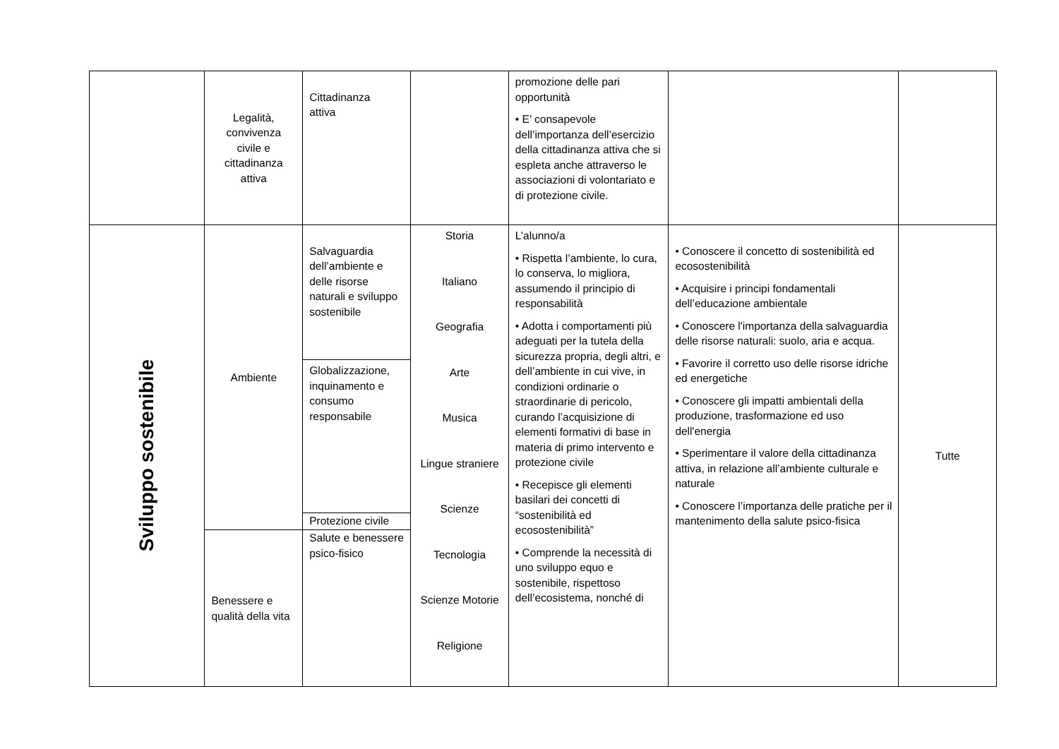| | Legalità, convivenza civile e cittadinanza attiva | Cittadinanza attiva | | promozione delle pari opportunità • E’ consapevole dell’importanza dell’esercizio della cittadinanza attiva che si espleta anche attraverso le associazioni di volontariato e di protezione civile. | | |
| Sviluppo sostenibile | Ambiente | Salvaguardia dell’ambiente e delle risorse naturali e sviluppo sostenibile | Storia Italiano Geografia Arte Musica Lingue straniere Scienze Tecnologia Scienze Motorie Religione | L’alunno/a • Rispetta l’ambiente, lo cura, lo conserva, lo migliora, assumendo il principio di responsabilità • Adotta i comportamenti più adeguati per la tutela della sicurezza propria, degli altri, e dell’ambiente in cui vive, in condizioni ordinarie o straordinarie di pericolo, curando l’acquisizione di elementi formativi di base in materia di primo intervento e protezione civile • Recepisce gli elementi basilari dei concetti di “sostenibilità ed ecosostenibilità” • Comprende la necessità di uno sviluppo equo e sostenibile, rispettoso dell’ecosistema, nonché di | • Conoscere il concetto di sostenibilità ed ecosostenibilità • Acquisire i principi fondamentali dell’educazione ambientale • Conoscere l'importanza della salvaguardia delle risorse naturali: suolo, aria e acqua. • Favorire il corretto uso delle risorse idriche ed energetiche • Conoscere gli impatti ambientali della produzione, trasformazione ed uso dell'energia • Sperimentare il valore della cittadinanza attiva, in relazione all’ambiente culturale e naturale • Conoscere l’importanza delle pratiche per il mantenimento della salute psico-fisica | Tutte |
| | | Globalizzazione, inquinamento e consumo responsabile | | | | |
| | | Protezione civile | | | | |
| | Benessere e qualità della vita | Salute e benessere psico-fisico | | | | |